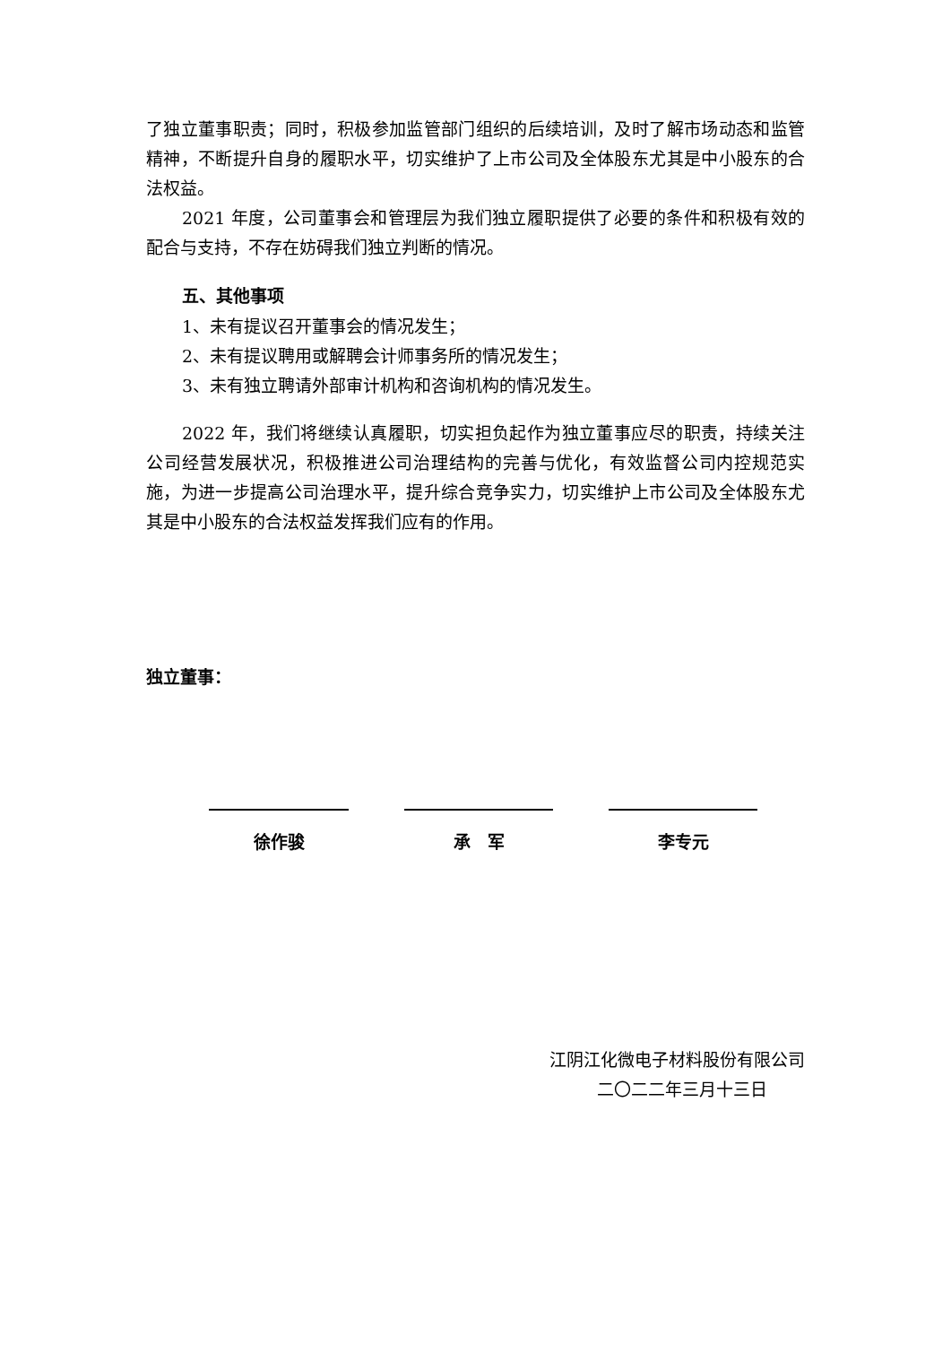了独立董事职责；同时，积极参加监管部门组织的后续培训，及时了解市场动态和监管精神，不断提升自身的履职水平，切实维护了上市公司及全体股东尤其是中小股东的合法权益。
2021 年度，公司董事会和管理层为我们独立履职提供了必要的条件和积极有效的配合与支持，不存在妨碍我们独立判断的情况。
五、其他事项
1、未有提议召开董事会的情况发生；
2、未有提议聘用或解聘会计师事务所的情况发生；
3、未有独立聘请外部审计机构和咨询机构的情况发生。
2022 年，我们将继续认真履职，切实担负起作为独立董事应尽的职责，持续关注公司经营发展状况，积极推进公司治理结构的完善与优化，有效监督公司内控规范实施，为进一步提高公司治理水平，提升综合竞争实力，切实维护上市公司及全体股东尤其是中小股东的合法权益发挥我们应有的作用。
独立董事：
徐作骏 承　军 李专元
江阴江化微电子材料股份有限公司
二〇二二年三月十三日